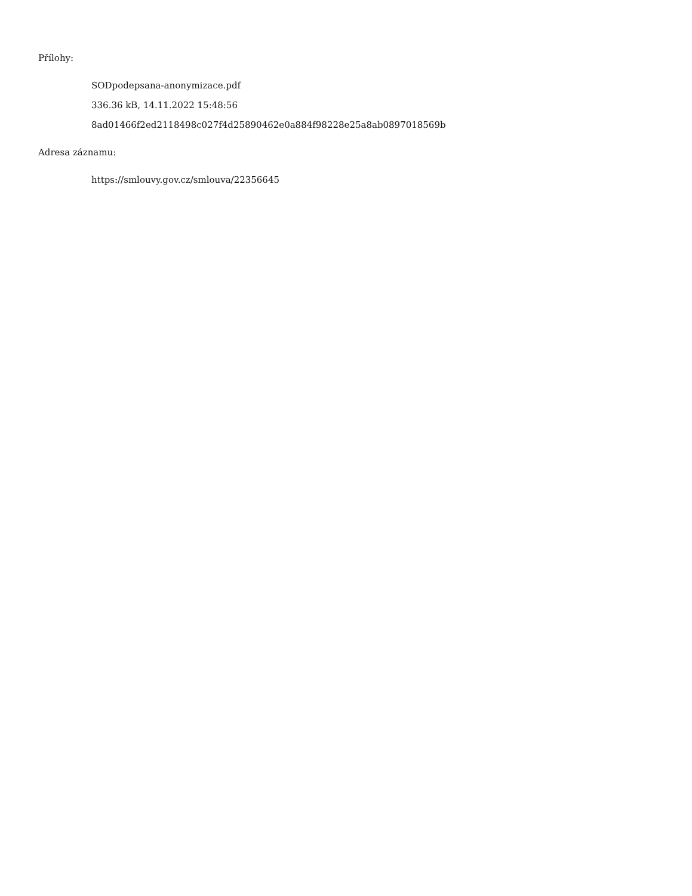Přílohy:
SODpodepsana-anonymizace.pdf
336.36 kB, 14.11.2022 15:48:56
8ad01466f2ed2118498c027f4d25890462e0a884f98228e25a8ab0897018569b
Adresa záznamu:
https://smlouvy.gov.cz/smlouva/22356645